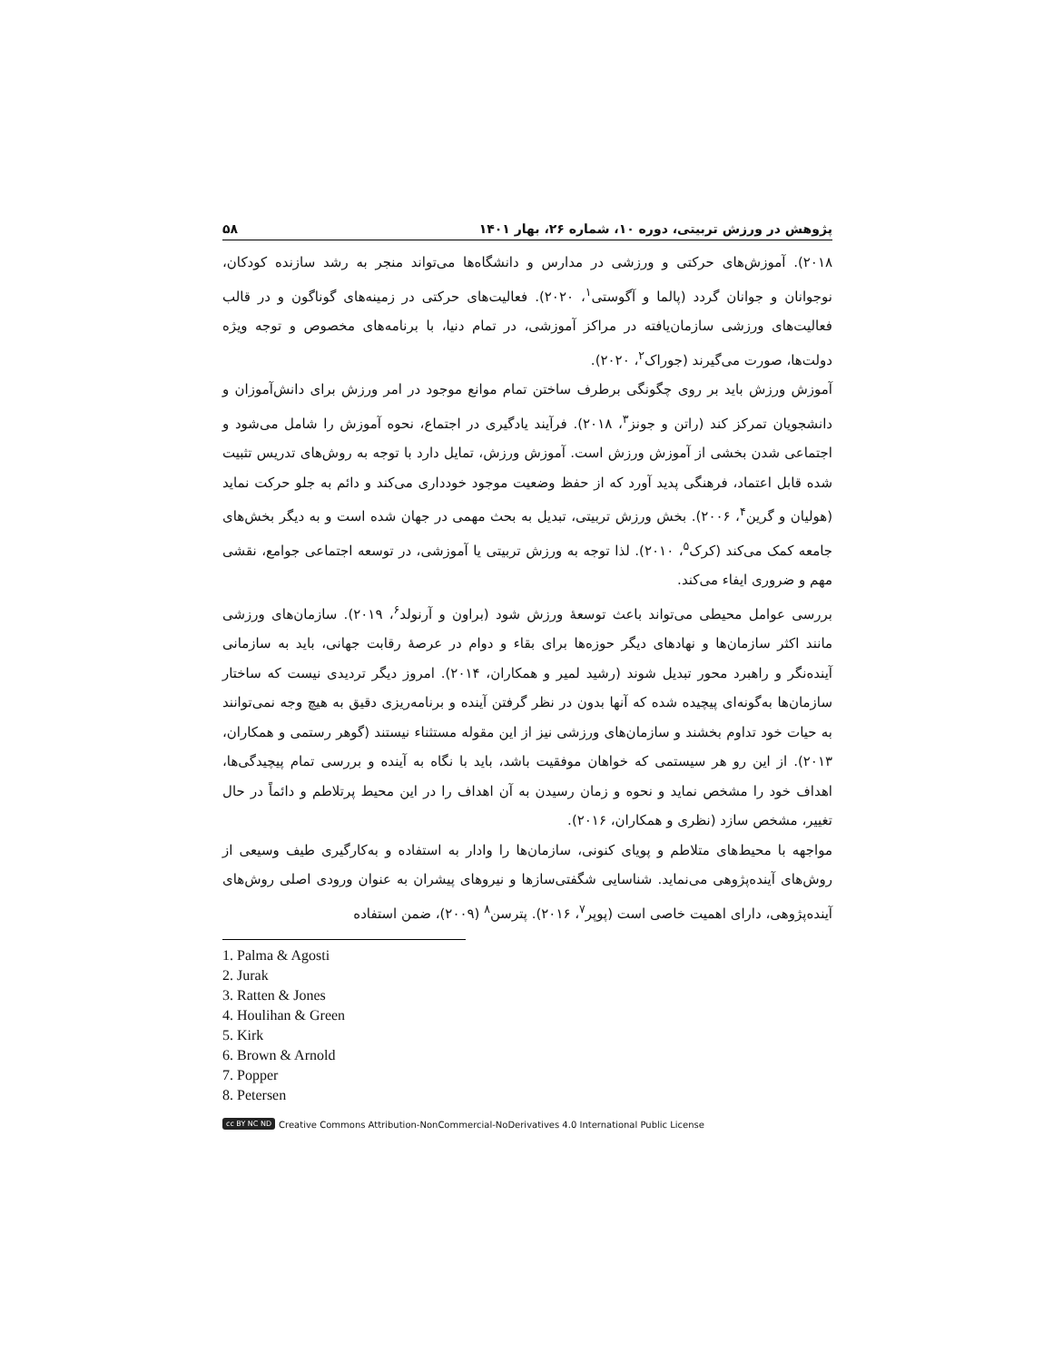پژوهش در ورزش تربیتی، دوره ۱۰، شماره ۲۶، بهار ۱۴۰۱ ۵۸
۲۰۱۸). آموزش‌های حرکتی و ورزشی در مدارس و دانشگاه‌ها می‌تواند منجر به رشد سازنده کودکان، نوجوانان و جوانان گردد (پالما و آگوستی<sup>۱</sup>، ۲۰۲۰). فعالیت‌های حرکتی در زمینه‌های گوناگون و در قالب فعالیت‌های ورزشی سازمان‌یافته در مراکز آموزشی، در تمام دنیا، با برنامه‌های مخصوص و توجه ویژه دولت‌ها، صورت می‌گیرند (جوراک<sup>۲</sup>، ۲۰۲۰).
آموزش ورزش باید بر روی چگونگی برطرف ساختن تمام موانع موجود در امر ورزش برای دانش‌آموزان و دانشجویان تمرکز کند (راتن و جونز<sup>۳</sup>، ۲۰۱۸). فرآیند یادگیری در اجتماع، نحوه آموزش را شامل می‌شود و اجتماعی شدن بخشی از آموزش ورزش است. آموزش ورزش، تمایل دارد با توجه به روش‌های تدریس تثبیت شده قابل اعتماد، فرهنگی پدید آورد که از حفظ وضعیت موجود خودداری می‌کند و دائم به جلو حرکت نماید (هولیان و گرین<sup>۴</sup>، ۲۰۰۶). بخش ورزش تربیتی، تبدیل به بحث مهمی در جهان شده است و به دیگر بخش‌های جامعه کمک می‌کند (کرک<sup>۵</sup>، ۲۰۱۰). لذا توجه به ورزش تربیتی یا آموزشی، در توسعه اجتماعی جوامع، نقشی مهم و ضروری ایفاء می‌کند.
بررسی عوامل محیطی می‌تواند باعث توسعهٔ ورزش شود (براون و آرنولد<sup>۶</sup>، ۲۰۱۹). سازمان‌های ورزشی مانند اکثر سازمان‌ها و نهادهای دیگر حوزه‌ها برای بقاء و دوام در عرصهٔ رقابت جهانی، باید به سازمانی آینده‌نگر و راهبرد محور تبدیل شوند (رشید لمیر و همکاران، ۲۰۱۴). امروز دیگر تردیدی نیست که ساختار سازمان‌ها به‌گونه‌ای پیچیده شده که آنها بدون در نظر گرفتن آینده و برنامه‌ریزی دقیق به هیچ وجه نمی‌توانند به حیات خود تداوم بخشند و سازمان‌های ورزشی نیز از این مقوله مستثناء نیستند (گوهر رستمی و همکاران، ۲۰۱۳). از این رو هر سیستمی که خواهان موفقیت باشد، باید با نگاه به آینده و بررسی تمام پیچیدگی‌ها، اهداف خود را مشخص نماید و نحوه و زمان رسیدن به آن اهداف را در این محیط پرتلاطم و دائماً در حال تغییر، مشخص سازد (نظری و همکاران، ۲۰۱۶).
مواجهه با محیط‌های متلاطم و پویای کنونی، سازمان‌ها را وادار به استفاده و به‌کارگیری طیف وسیعی از روش‌های آینده‌پژوهی می‌نماید. شناسایی شگفتی‌سازها و نیروهای پیشران به عنوان ورودی اصلی روش‌های آینده‌پژوهی، دارای اهمیت خاصی است (پوپر<sup>۷</sup>، ۲۰۱۶). پترسن<sup>۸</sup> (۲۰۰۹)، ضمن استفاده
1. Palma & Agosti
2. Jurak
3. Ratten & Jones
4. Houlihan & Green
5. Kirk
6. Brown & Arnold
7. Popper
8. Petersen
cc BY NC ND Creative Commons Attribution-NonCommercial-NoDerivatives 4.0 International Public License